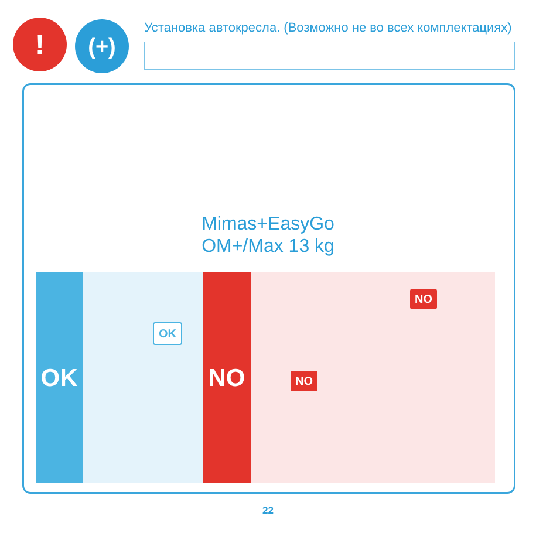! (+)
Установка автокресла. (Возможно не во всех комплектациях)
Mimas+EasyGo
OM+/Max 13 kg
OK
OK
NO
NO
NO
22